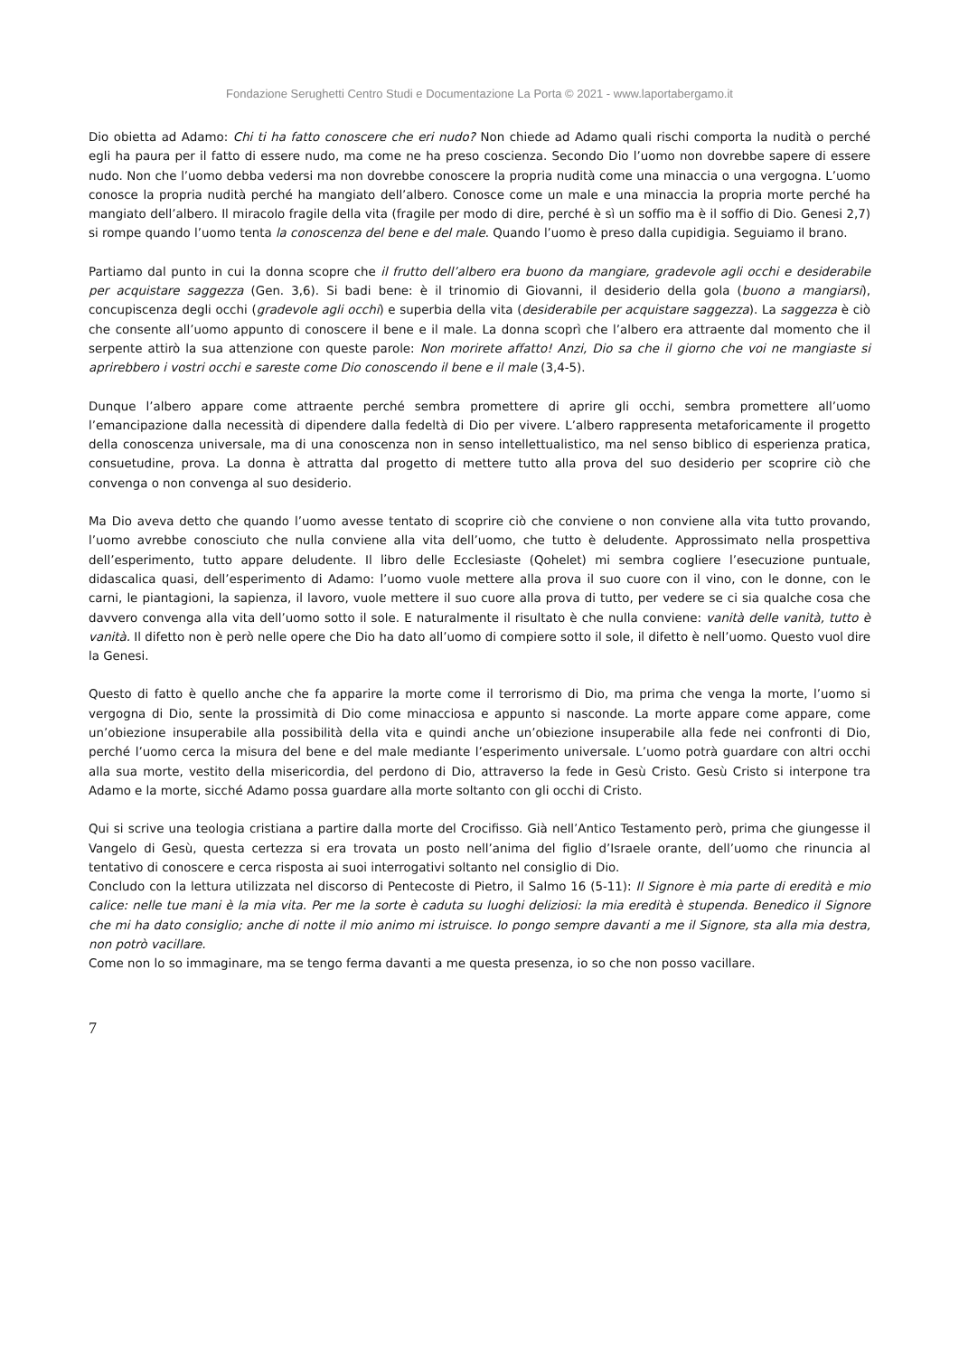Fondazione Serughetti Centro Studi e Documentazione La Porta © 2021 - www.laportabergamo.it
Dio obietta ad Adamo: Chi ti ha fatto conoscere che eri nudo? Non chiede ad Adamo quali rischi comporta la nudità o perché egli ha paura per il fatto di essere nudo, ma come ne ha preso coscienza. Secondo Dio l’uomo non dovrebbe sapere di essere nudo. Non che l’uomo debba vedersi ma non dovrebbe conoscere la propria nudità come una minaccia o una vergogna. L’uomo conosce la propria nudità perché ha mangiato dell’albero. Conosce come un male e una minaccia la propria morte perché ha mangiato dell’albero. Il miracolo fragile della vita (fragile per modo di dire, perché è sì un soffio ma è il soffio di Dio. Genesi 2,7) si rompe quando l’uomo tenta la conoscenza del bene e del male. Quando l’uomo è preso dalla cupidigia. Seguiamo il brano.
Partiamo dal punto in cui la donna scopre che il frutto dell’albero era buono da mangiare, gradevole agli occhi e desiderabile per acquistare saggezza (Gen. 3,6). Si badi bene: è il trinomio di Giovanni, il desiderio della gola (buono a mangiarsi), concupiscenza degli occhi (gradevole agli occhi) e superbia della vita (desiderabile per acquistare saggezza). La saggezza è ciò che consente all’uomo appunto di conoscere il bene e il male. La donna scoprì che l’albero era attraente dal momento che il serpente attirò la sua attenzione con queste parole: Non morirete affatto! Anzi, Dio sa che il giorno che voi ne mangiaste si aprirebbero i vostri occhi e sareste come Dio conoscendo il bene e il male (3,4-5).
Dunque l’albero appare come attraente perché sembra promettere di aprire gli occhi, sembra promettere all’uomo l’emancipazione dalla necessità di dipendere dalla fedeltà di Dio per vivere. L’albero rappresenta metaforicamente il progetto della conoscenza universale, ma di una conoscenza non in senso intellettualistico, ma nel senso biblico di esperienza pratica, consuetudine, prova. La donna è attratta dal progetto di mettere tutto alla prova del suo desiderio per scoprire ciò che convenga o non convenga al suo desiderio.
Ma Dio aveva detto che quando l’uomo avesse tentato di scoprire ciò che conviene o non conviene alla vita tutto provando, l’uomo avrebbe conosciuto che nulla conviene alla vita dell’uomo, che tutto è deludente. Approssimato nella prospettiva dell’esperimento, tutto appare deludente. Il libro delle Ecclesiaste (Qohelet) mi sembra cogliere l’esecuzione puntuale, didascalica quasi, dell’esperimento di Adamo: l’uomo vuole mettere alla prova il suo cuore con il vino, con le donne, con le carni, le piantagioni, la sapienza, il lavoro, vuole mettere il suo cuore alla prova di tutto, per vedere se ci sia qualche cosa che davvero convenga alla vita dell’uomo sotto il sole. E naturalmente il risultato è che nulla conviene: vanità delle vanità, tutto è vanità. Il difetto non è però nelle opere che Dio ha dato all’uomo di compiere sotto il sole, il difetto è nell’uomo. Questo vuol dire la Genesi.
Questo di fatto è quello anche che fa apparire la morte come il terrorismo di Dio, ma prima che venga la morte, l’uomo si vergogna di Dio, sente la prossimità di Dio come minacciosa e appunto si nasconde. La morte appare come appare, come un’obiezione insuperabile alla possibilità della vita e quindi anche un’obiezione insuperabile alla fede nei confronti di Dio, perché l’uomo cerca la misura del bene e del male mediante l’esperimento universale. L’uomo potrà guardare con altri occhi alla sua morte, vestito della misericordia, del perdono di Dio, attraverso la fede in Gesù Cristo. Gesù Cristo si interpone tra Adamo e la morte, sicché Adamo possa guardare alla morte soltanto con gli occhi di Cristo.
Qui si scrive una teologia cristiana a partire dalla morte del Crocifisso. Già nell’Antico Testamento però, prima che giungesse il Vangelo di Gesù, questa certezza si era trovata un posto nell’anima del figlio d’Israele orante, dell’uomo che rinuncia al tentativo di conoscere e cerca risposta ai suoi interrogativi soltanto nel consiglio di Dio.
Concludo con la lettura utilizzata nel discorso di Pentecoste di Pietro, il Salmo 16 (5-11): Il Signore è mia parte di eredità e mio calice: nelle tue mani è la mia vita. Per me la sorte è caduta su luoghi deliziosi: la mia eredità è stupenda. Benedico il Signore che mi ha dato consiglio; anche di notte il mio animo mi istruisce. Io pongo sempre davanti a me il Signore, sta alla mia destra, non potrò vacillare.
Come non lo so immaginare, ma se tengo ferma davanti a me questa presenza, io so che non posso vacillare.
7